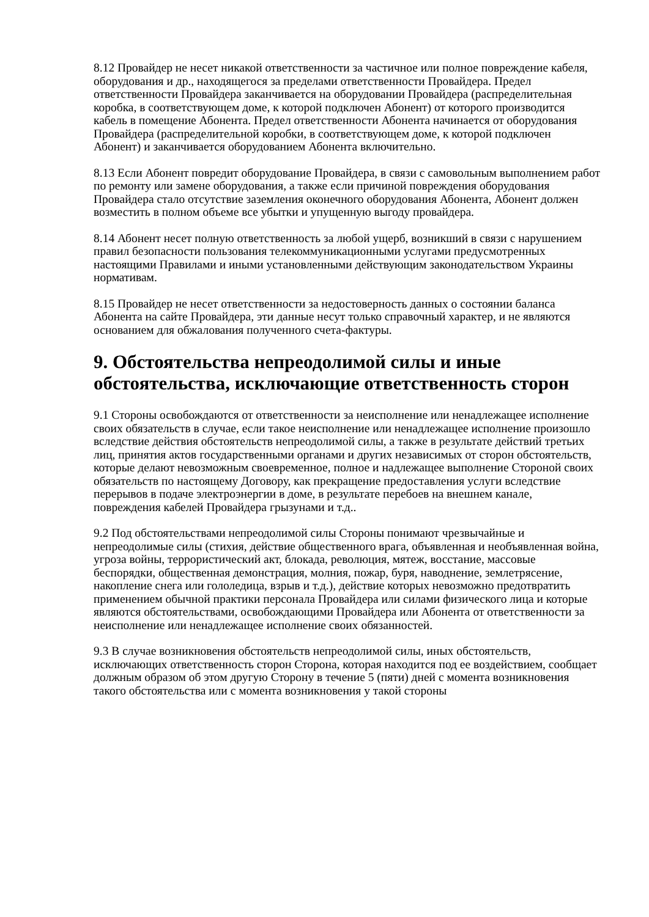8.12 Провайдер не несет никакой ответственности за частичное или полное повреждение кабеля, оборудования и др., находящегося за пределами ответственности Провайдера. Предел ответственности Провайдера заканчивается на оборудовании Провайдера (распределительная коробка, в соответствующем доме, к которой подключен Абонент) от которого производится кабель в помещение Абонента. Предел ответственности Абонента начинается от оборудования Провайдера (распределительной коробки, в соответствующем доме, к которой подключен Абонент) и заканчивается оборудованием Абонента включительно.
8.13 Если Абонент повредит оборудование Провайдера, в связи с самовольным выполнением работ по ремонту или замене оборудования, а также если причиной повреждения оборудования Провайдера стало отсутствие заземления оконечного оборудования Абонента, Абонент должен возместить в полном объеме все убытки и упущенную выгоду провайдера.
8.14 Абонент несет полную ответственность за любой ущерб, возникший в связи с нарушением правил безопасности пользования телекоммуникационными услугами предусмотренных настоящими Правилами и иными установленными действующим законодательством Украины нормативам.
8.15 Провайдер не несет ответственности за недостоверность данных о состоянии баланса Абонента на сайте Провайдера, эти данные несут только справочный характер, и не являются основанием для обжалования полученного счета-фактуры.
9. Обстоятельства непреодолимой силы и иные обстоятельства, исключающие ответственность сторон
9.1 Стороны освобождаются от ответственности за неисполнение или ненадлежащее исполнение своих обязательств в случае, если такое неисполнение или ненадлежащее исполнение произошло вследствие действия обстоятельств непреодолимой силы, а также в результате действий третьих лиц, принятия актов государственными органами и других независимых от сторон обстоятельств, которые делают невозможным своевременное, полное и надлежащее выполнение Стороной своих обязательств по настоящему Договору, как прекращение предоставления услуги вследствие перерывов в подаче электроэнергии в доме, в результате перебоев на внешнем канале, повреждения кабелей Провайдера грызунами и т.д..
9.2 Под обстоятельствами непреодолимой силы Стороны понимают чрезвычайные и непреодолимые силы (стихия, действие общественного врага, объявленная и необъявленная война, угроза войны, террористический акт, блокада, революция, мятеж, восстание, массовые беспорядки, общественная демонстрация, молния, пожар, буря, наводнение, землетрясение, накопление снега или гололедица, взрыв и т.д.), действие которых невозможно предотвратить применением обычной практики персонала Провайдера или силами физического лица и которые являются обстоятельствами, освобождающими Провайдера или Абонента от ответственности за неисполнение или ненадлежащее исполнение своих обязанностей.
9.3 В случае возникновения обстоятельств непреодолимой силы, иных обстоятельств, исключающих ответственность сторон Сторона, которая находится под ее воздействием, сообщает должным образом об этом другую Сторону в течение 5 (пяти) дней с момента возникновения такого обстоятельства или с момента возникновения у такой стороны